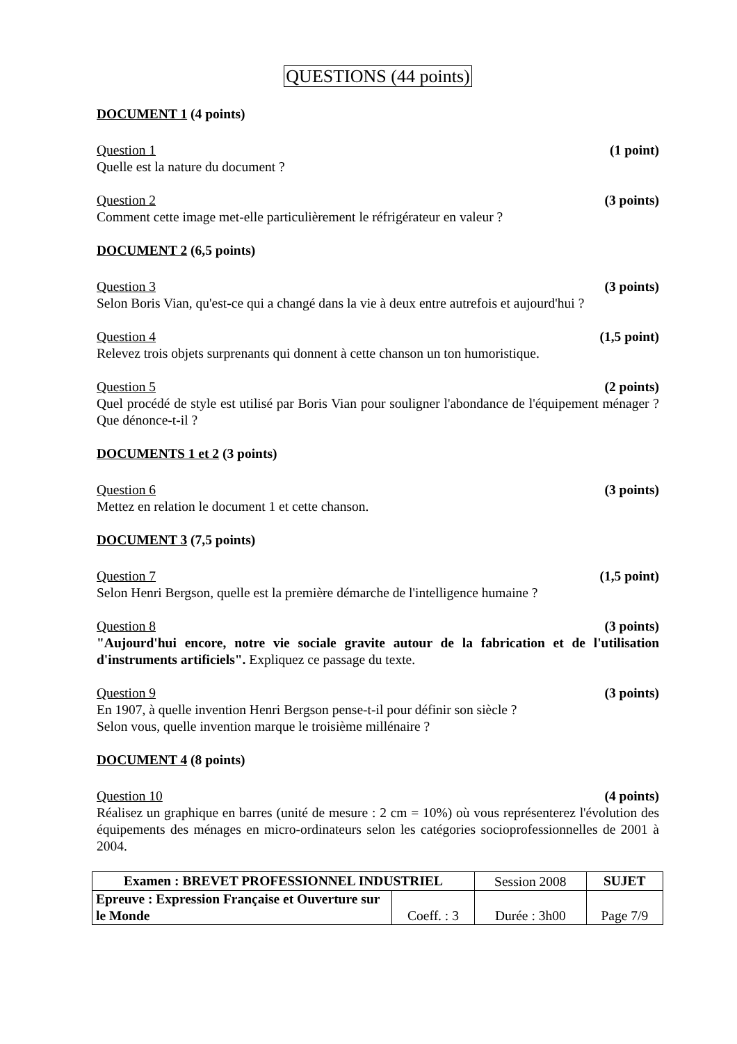QUESTIONS (44 points)
DOCUMENT 1 (4 points)
Question 1 (1 point)
Quelle est la nature du document ?
Question 2 (3 points)
Comment cette image met-elle particulièrement le réfrigérateur en valeur ?
DOCUMENT 2 (6,5 points)
Question 3 (3 points)
Selon Boris Vian, qu'est-ce qui a changé dans la vie à deux entre autrefois et aujourd'hui ?
Question 4 (1,5 point)
Relevez trois objets surprenants qui donnent à cette chanson un ton humoristique.
Question 5 (2 points)
Quel procédé de style est utilisé par Boris Vian pour souligner l'abondance de l'équipement ménager ? Que dénonce-t-il ?
DOCUMENTS 1 et 2 (3 points)
Question 6 (3 points)
Mettez en relation le document 1 et cette chanson.
DOCUMENT 3 (7,5 points)
Question 7 (1,5 point)
Selon Henri Bergson, quelle est la première démarche de l'intelligence humaine ?
Question 8 (3 points)
"Aujourd'hui encore, notre vie sociale gravite autour de la fabrication et de l'utilisation d'instruments artificiels". Expliquez ce passage du texte.
Question 9 (3 points)
En 1907, à quelle invention Henri Bergson pense-t-il pour définir son siècle ?
Selon vous, quelle invention marque le troisième millénaire ?
DOCUMENT 4 (8 points)
Question 10 (4 points)
Réalisez un graphique en barres (unité de mesure : 2 cm = 10%) où vous représenterez l'évolution des équipements des ménages en micro-ordinateurs selon les catégories socioprofessionnelles de 2001 à 2004.
| Examen : BREVET PROFESSIONNEL INDUSTRIEL | | Session 2008 | SUJET |
| Epreuve : Expression Française et Ouverture sur le Monde | Coeff. : 3 | Durée : 3h00 | Page 7/9 |